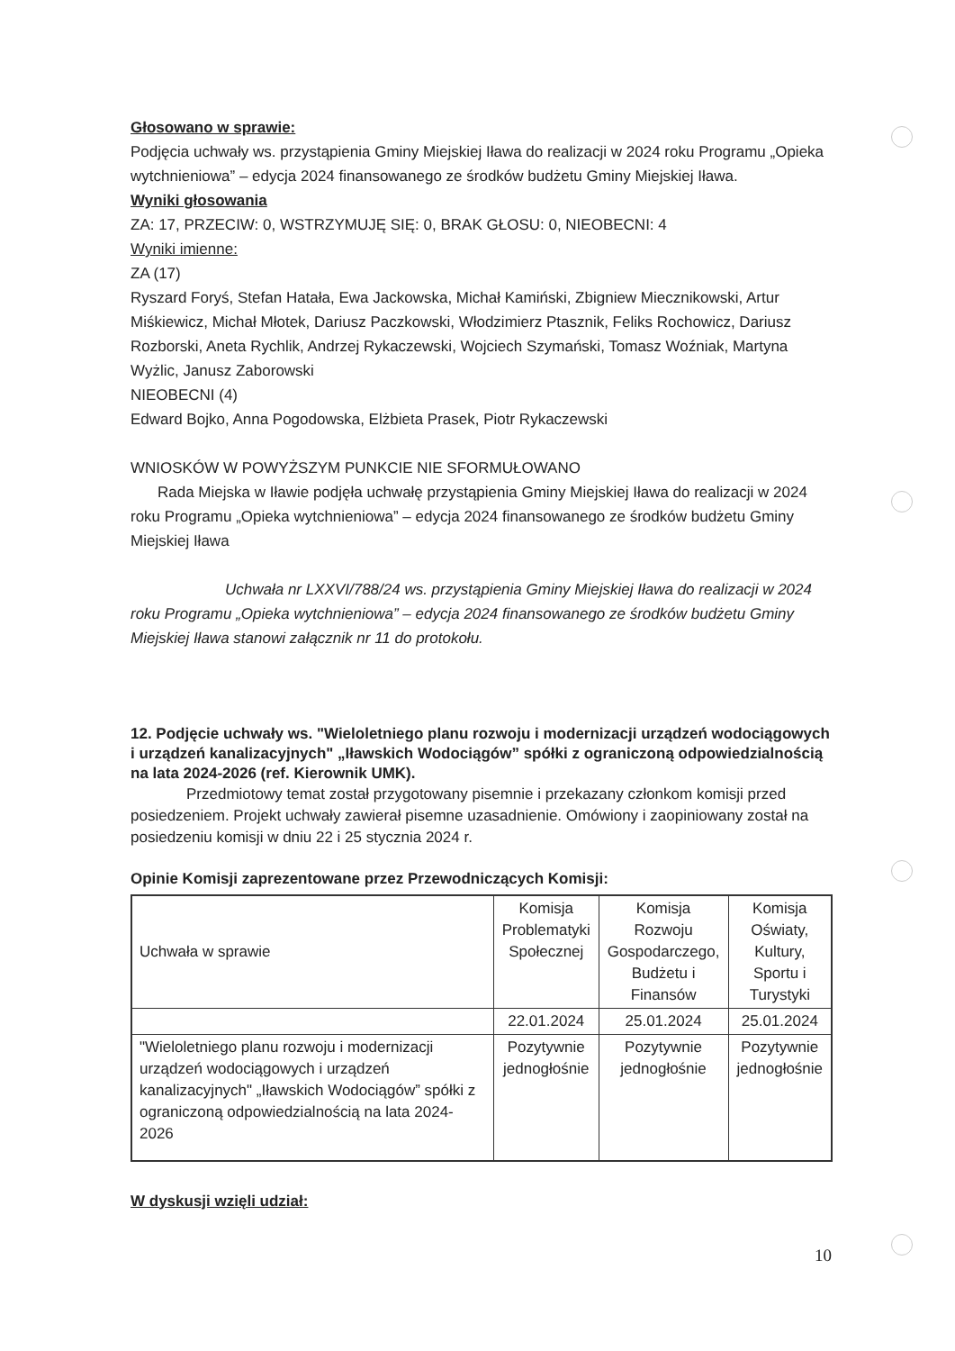Głosowano w sprawie:
Podjęcia uchwały ws. przystąpienia Gminy Miejskiej Iława do realizacji w 2024 roku Programu „Opieka wytchnieniowa” – edycja 2024 finansowanego ze środków budżetu Gminy Miejskiej Iława.
Wyniki głosowania
ZA: 17, PRZECIW: 0, WSTRZYMUJĘ SIĘ: 0, BRAK GŁOSU: 0, NIEOBECNI: 4
Wyniki imienne:
ZA (17)
Ryszard Foryś, Stefan Hatała, Ewa Jackowska, Michał Kamiński, Zbigniew Miecznikowski, Artur Miśkiewicz, Michał Młotek, Dariusz Paczkowski, Włodzimierz Ptasznik, Feliks Rochowicz, Dariusz Rozborski, Aneta Rychlik, Andrzej Rykaczewski, Wojciech Szymański, Tomasz Woźniak, Martyna Wyżlic, Janusz Zaborowski
NIEOBECNI (4)
Edward Bojko, Anna Pogodowska, Elżbieta Prasek, Piotr Rykaczewski
WNIOSKÓW W POWYŻSZYM PUNKCIE NIE SFORMUŁOWANO
Rada Miejska w Iławie podjęła uchwałę przystąpienia Gminy Miejskiej Iława do realizacji w 2024 roku Programu „Opieka wytchnieniowa” – edycja 2024 finansowanego ze środków budżetu Gminy Miejskiej Iława
Uchwała nr LXXVI/788/24 ws. przystąpienia Gminy Miejskiej Iława do realizacji w 2024 roku Programu „Opieka wytchnieniowa” – edycja 2024 finansowanego ze środków budżetu Gminy Miejskiej Iława stanowi załącznik nr 11 do protokołu.
12. Podjęcie uchwały ws. "Wieloletniego planu rozwoju i modernizacji urządzeń wodociągowych i urządzeń kanalizacyjnych" „Iławskich Wodociągów” spółki z ograniczoną odpowiedzialnością na lata 2024-2026 (ref. Kierownik UMK).
Przedmiotowy temat został przygotowany pisemnie i przekazany członkom komisji przed posiedzeniem. Projekt uchwały zawierał pisemne uzasadnienie. Omówiony i zaopiniowany został na posiedzeniu komisji w dniu 22 i 25 stycznia 2024 r.
Opinie Komisji zaprezentowane przez Przewodniczących Komisji:
| Uchwała w sprawie | Komisja Problematyki Społecznej | Komisja Rozwoju Gospodarczego, Budżetu i Finansów | Komisja Oświaty, Kultury, Sportu i Turystyki |
| | 22.01.2024 | 25.01.2024 | 25.01.2024 |
| "Wieloletniego planu rozwoju i modernizacji urządzeń wodociągowych i urządzeń kanalizacyjnych" „Iławskich Wodociągów” spółki z ograniczoną odpowiedzialnością na lata 2024-2026 | Pozytywnie jednogłośnie | Pozytywnie jednogłośnie | Pozytywnie jednogłośnie |
W dyskusji wzięli udział:
10